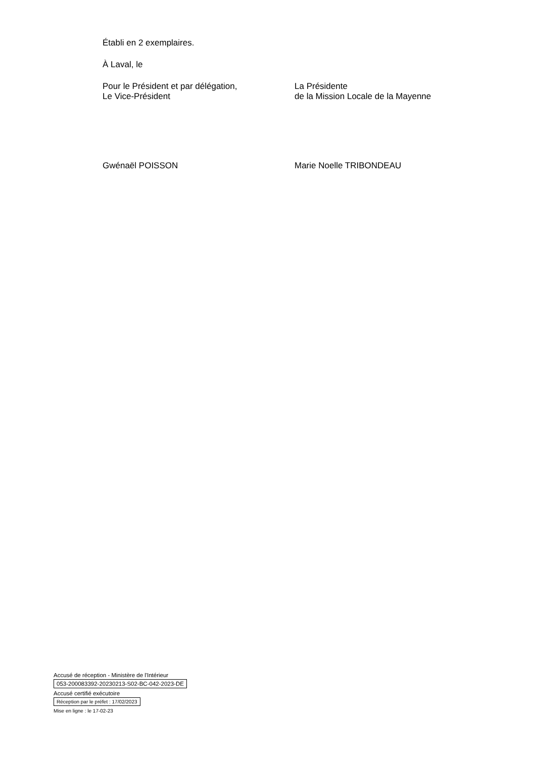Établi en 2 exemplaires.
À Laval, le
Pour le Président et par délégation,
Le Vice-Président
La Présidente
de la Mission Locale de la Mayenne
Gwénaël POISSON Marie Noelle TRIBONDEAU
Accusé de réception - Ministère de l'Intérieur
053-200083392-20230213-S02-BC-042-2023-DE
Accusé certifié exécutoire
Réception par le préfet : 17/02/2023
Mise en ligne : le 17-02-23